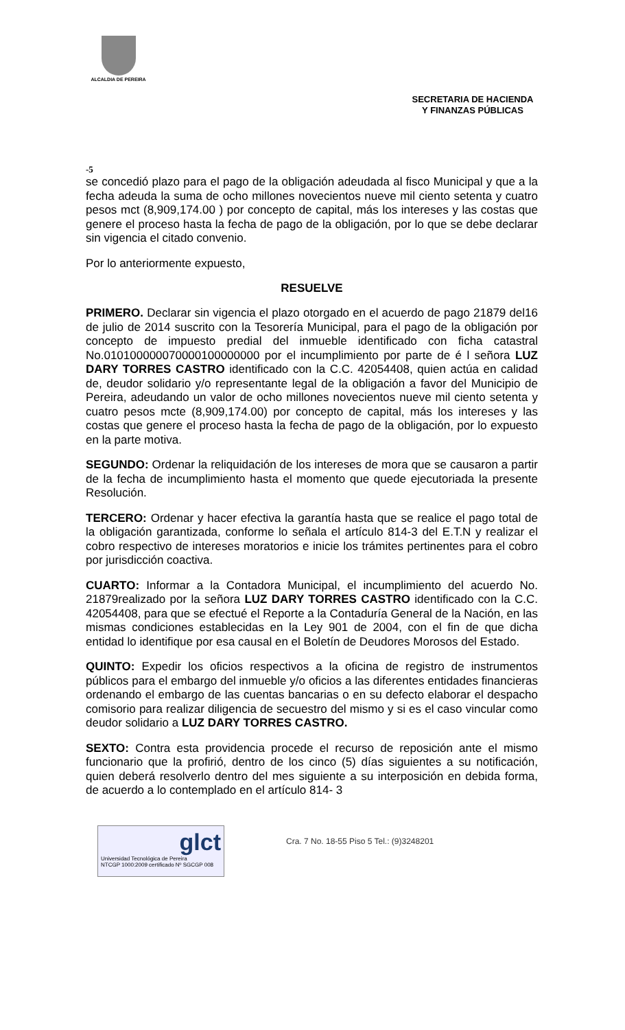ALCALDIA DE PEREIRA
SECRETARIA DE HACIENDA
Y FINANZAS PÚBLICAS
-5
se concedió plazo para el pago de la obligación adeudada al fisco Municipal y que a la fecha adeuda la suma de ocho millones novecientos nueve mil ciento setenta y cuatro pesos mct (8,909,174.00 ) por concepto de capital, más los intereses y las costas que genere el proceso hasta la fecha de pago de la obligación, por lo que se debe declarar sin vigencia el citado convenio.
Por lo anteriormente expuesto,
RESUELVE
PRIMERO. Declarar sin vigencia el plazo otorgado en el acuerdo de pago 21879 del16 de julio de 2014 suscrito con la Tesorería Municipal, para el pago de la obligación por concepto de impuesto predial del inmueble identificado con ficha catastral No.010100000070000100000000 por el incumplimiento por parte de é l señora LUZ DARY TORRES CASTRO identificado con la C.C. 42054408, quien actúa en calidad de, deudor solidario y/o representante legal de la obligación a favor del Municipio de Pereira, adeudando un valor de ocho millones novecientos nueve mil ciento setenta y cuatro pesos mcte (8,909,174.00) por concepto de capital, más los intereses y las costas que genere el proceso hasta la fecha de pago de la obligación, por lo expuesto en la parte motiva.
SEGUNDO: Ordenar la reliquidación de los intereses de mora que se causaron a partir de la fecha de incumplimiento hasta el momento que quede ejecutoriada la presente Resolución.
TERCERO: Ordenar y hacer efectiva la garantía hasta que se realice el pago total de la obligación garantizada, conforme lo señala el artículo 814-3 del E.T.N y realizar el cobro respectivo de intereses moratorios e inicie los trámites pertinentes para el cobro por jurisdicción coactiva.
CUARTO: Informar a la Contadora Municipal, el incumplimiento del acuerdo No. 21879realizado por la señora LUZ DARY TORRES CASTRO identificado con la C.C. 42054408, para que se efectué el Reporte a la Contaduría General de la Nación, en las mismas condiciones establecidas en la Ley 901 de 2004, con el fin de que dicha entidad lo identifique por esa causal en el Boletín de Deudores Morosos del Estado.
QUINTO: Expedir los oficios respectivos a la oficina de registro de instrumentos públicos para el embargo del inmueble y/o oficios a las diferentes entidades financieras ordenando el embargo de las cuentas bancarias o en su defecto elaborar el despacho comisorio para realizar diligencia de secuestro del mismo y si es el caso vincular como deudor solidario a LUZ DARY TORRES CASTRO.
SEXTO: Contra esta providencia procede el recurso de reposición ante el mismo funcionario que la profirió, dentro de los cinco (5) días siguientes a su notificación, quien deberá resolverlo dentro del mes siguiente a su interposición en debida forma, de acuerdo a lo contemplado en el artículo 814- 3
glct
Universidad Tecnológica de Pereira
NTCGP 1000:2009 certificado Nº SGCGP 008
Cra. 7 No. 18-55 Piso 5 Tel.: (9)3248201